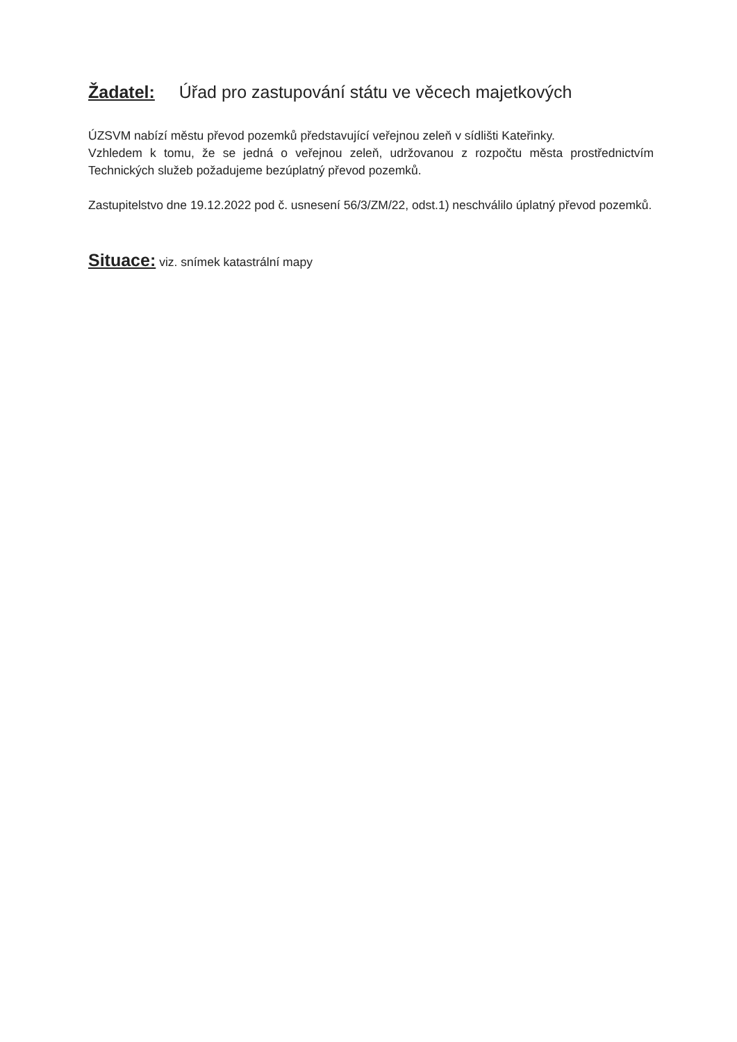Žadatel: Úřad pro zastupování státu ve věcech majetkových
ÚZSVM nabízí městu převod pozemků představující veřejnou zeleň v sídlišti Kateřinky.
Vzhledem k tomu, že se jedná o veřejnou zeleň, udržovanou z rozpočtu města prostřednictvím Technických služeb požadujeme bezúplatný převod pozemků.
Zastupitelstvo dne 19.12.2022 pod č. usnesení 56/3/ZM/22, odst.1) neschválilo úplatný převod pozemků.
Situace: viz. snímek katastrální mapy